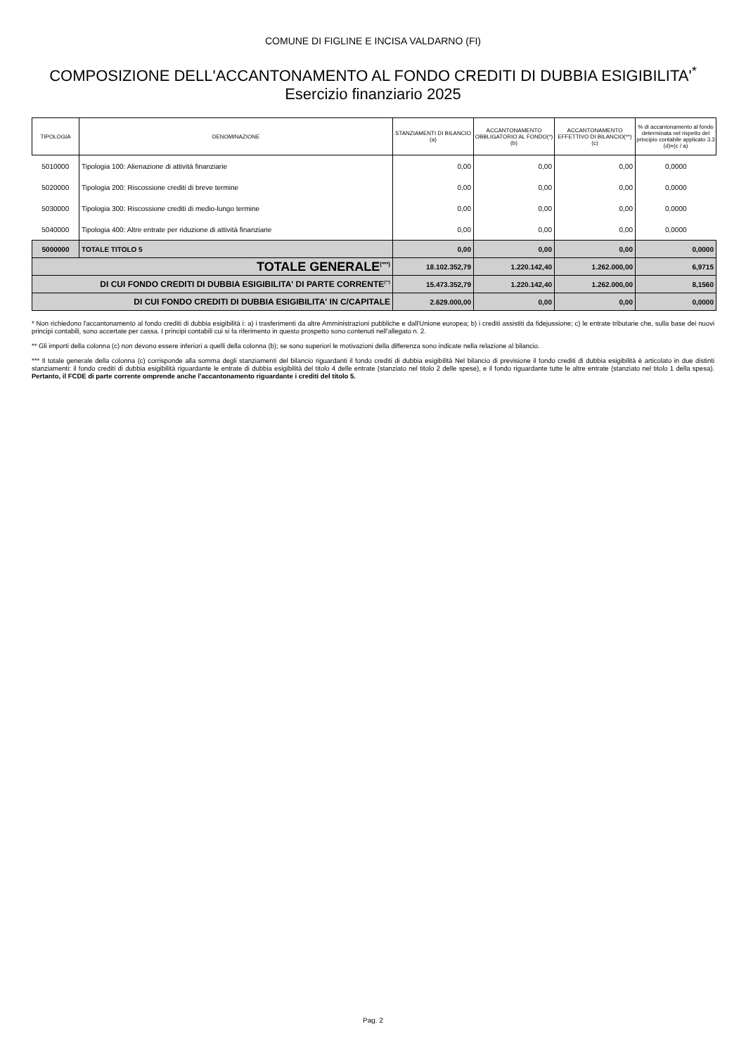COMUNE DI FIGLINE E INCISA VALDARNO (FI)
COMPOSIZIONE DELL'ACCANTONAMENTO AL FONDO CREDITI DI DUBBIA ESIGIBILITA'<sup>*</sup>
Esercizio finanziario 2025
| TIPOLOGIA | DENOMINAZIONE | STANZIAMENTI DI BILANCIO (a) | ACCANTONAMENTO OBBLIGATORIO AL FONDO(*) (b) | ACCANTONAMENTO EFFETTIVO DI BILANCIO(**) (c) | % di accantonamento al fondo determinata nel rispetto del principio contabile applicato 3.3 (d)=(c / a) |
| --- | --- | --- | --- | --- | --- |
| 5010000 | Tipologia 100: Alienazione di attività finanziarie | 0,00 | 0,00 | 0,00 | 0,0000 |
| 5020000 | Tipologia 200: Riscossione crediti di breve termine | 0,00 | 0,00 | 0,00 | 0,0000 |
| 5030000 | Tipologia 300: Riscossione crediti di medio-lungo termine | 0,00 | 0,00 | 0,00 | 0,0000 |
| 5040000 | Tipologia 400: Altre entrate per riduzione di attività finanziarie | 0,00 | 0,00 | 0,00 | 0,0000 |
| 5000000 | TOTALE TITOLO 5 | 0,00 | 0,00 | 0,00 | 0,0000 |
| TOTALE GENERALE<sup>(***)</sup> | | 18.102.352,79 | 1.220.142,40 | 1.262.000,00 | 6,9715 |
| DI CUI FONDO CREDITI DI DUBBIA ESIGIBILITA' DI PARTE CORRENTE<sup>(**)</sup> | | 15.473.352,79 | 1.220.142,40 | 1.262.000,00 | 8,1560 |
| DI CUI FONDO CREDITI DI DUBBIA ESIGIBILITA' IN C/CAPITALE | | 2.629.000,00 | 0,00 | 0,00 | 0,0000 |
* Non richiedono l'accantonamento al fondo crediti di dubbia esigibilità i: a) i trasferimenti da altre Amministrazioni pubbliche e dall'Unione europea; b) i crediti assistiti da fidejussione; c) le entrate tributarie che, sulla base dei nuovi principi contabili, sono accertate per cassa. I principi contabili cui si fa riferimento in questo prospetto sono contenuti nell'allegato n. 2.
** Gli importi della colonna (c) non devono essere inferiori a quelli della colonna (b); se sono superiori le motivazioni della differenza sono indicate nella relazione al bilancio.
*** Il totale generale della colonna (c) corrisponde alla somma degli stanziamenti del bilancio riguardanti il fondo crediti di dubbia esigibilità Nel bilancio di previsione il fondo crediti di dubbia esigibilità è articolato in due distinti stanziamenti: il fondo crediti di dubbia esigibilità riguardante le entrate di dubbia esigibilità del titolo 4 delle entrate (stanziato nel titolo 2 delle spese), e il fondo riguardante tutte le altre entrate (stanziato nel titolo 1 della spesa). Pertanto, il FCDE di parte corrente omprende anche l'accantonamento riguardante i crediti del titolo 5.
Pag. 2